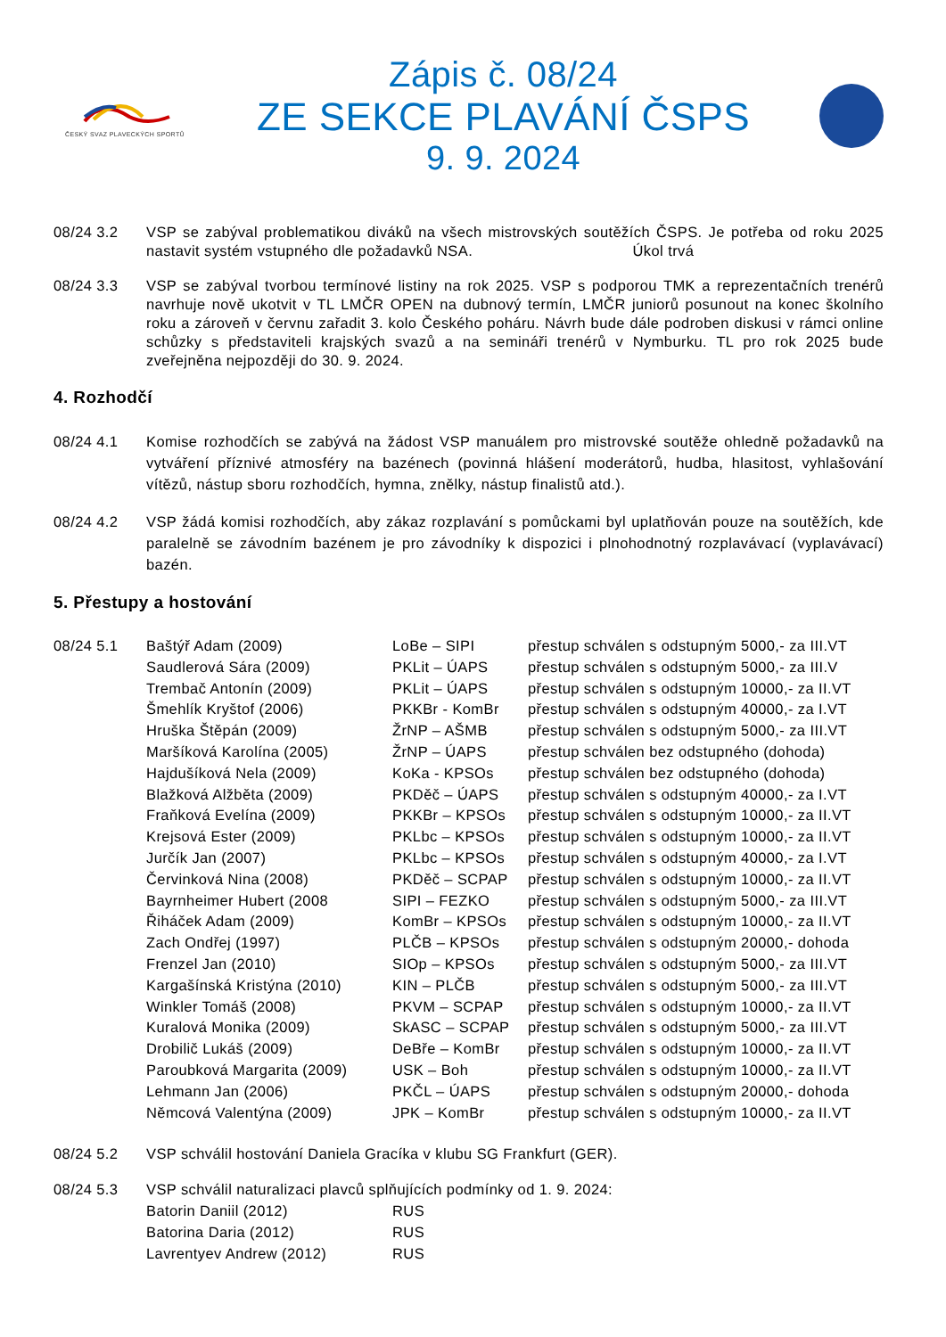ČESKÝ SVAZ PLAVECKÝCH SPORTŮ
Zápis č. 08/24
ZE SEKCE PLAVÁNÍ ČSPS
9. 9. 2024
08/24 3.2 VSP se zabýval problematikou diváků na všech mistrovských soutěžích ČSPS. Je potřeba od roku 2025 nastavit systém vstupného dle požadavků NSA. Úkol trvá
08/24 3.3 VSP se zabýval tvorbou termínové listiny na rok 2025. VSP s podporou TMK a reprezentačních trenérů navrhuje nově ukotvit v TL LMČR OPEN na dubnový termín, LMČR juniorů posunout na konec školního roku a zároveň v červnu zařadit 3. kolo Českého poháru. Návrh bude dále podroben diskusi v rámci online schůzky s představiteli krajských svazů a na semináři trenérů v Nymburku. TL pro rok 2025 bude zveřejněna nejpozději do 30. 9. 2024.
4. Rozhodčí
08/24 4.1 Komise rozhodčích se zabývá na žádost VSP manuálem pro mistrovské soutěže ohledně požadavků na vytváření příznivé atmosféry na bazénech (povinná hlášení moderátorů, hudba, hlasitost, vyhlašování vítězů, nástup sboru rozhodčích, hymna, znělky, nástup finalistů atd.).
08/24 4.2 VSP žádá komisi rozhodčích, aby zákaz rozplavání s pomůckami byl uplatňován pouze na soutěžích, kde paralelně se závodním bazénem je pro závodníky k dispozici i plnohodnotný rozplavávací (vyplavávací) bazén.
5. Přestupy a hostování
| 08/24 5.1 | Baštýř Adam (2009) | LoBe – SIPI | přestup schválen s odstupným 5000,- za III.VT |
| | Saudlerová Sára (2009) | PKLit – ÚAPS | přestup schválen s odstupným 5000,- za III.V |
| | Trembač Antonín (2009) | PKLit – ÚAPS | přestup schválen s odstupným 10000,- za II.VT |
| | Šmehlík Kryštof (2006) | PKKBr - KomBr | přestup schválen s odstupným 40000,- za I.VT |
| | Hruška Štěpán (2009) | ŽrNP – AŠMB | přestup schválen s odstupným 5000,- za III.VT |
| | Maršíková Karolína (2005) | ŽrNP – ÚAPS | přestup schválen bez odstupného (dohoda) |
| | Hajdušíková Nela (2009) | KoKa - KPSOs | přestup schválen bez odstupného (dohoda) |
| | Blažková Alžběta (2009) | PKDěč – ÚAPS | přestup schválen s odstupným 40000,- za I.VT |
| | Fraňková Evelína (2009) | PKKBr – KPSOs | přestup schválen s odstupným 10000,- za II.VT |
| | Krejsová Ester (2009) | PKLbc – KPSOs | přestup schválen s odstupným 10000,- za II.VT |
| | Jurčík Jan (2007) | PKLbc – KPSOs | přestup schválen s odstupným 40000,- za I.VT |
| | Červinková Nina (2008) | PKDěč – SCPAP | přestup schválen s odstupným 10000,- za II.VT |
| | Bayrnheimer Hubert (2008 | SIPI – FEZKO | přestup schválen s odstupným 5000,- za III.VT |
| | Řiháček Adam (2009) | KomBr – KPSOs | přestup schválen s odstupným 10000,- za II.VT |
| | Zach Ondřej (1997) | PLČB – KPSOs | přestup schválen s odstupným 20000,- dohoda |
| | Frenzel Jan (2010) | SIOp – KPSOs | přestup schválen s odstupným 5000,- za III.VT |
| | Kargašínská Kristýna (2010) | KIN – PLČB | přestup schválen s odstupným 5000,- za III.VT |
| | Winkler Tomáš (2008) | PKVM – SCPAP | přestup schválen s odstupným 10000,- za II.VT |
| | Kuralová Monika (2009) | SkASC – SCPAP | přestup schválen s odstupným 5000,- za III.VT |
| | Drobilič Lukáš (2009) | DeBře – KomBr | přestup schválen s odstupným 10000,- za II.VT |
| | Paroubková Margarita (2009) | USK – Boh | přestup schválen s odstupným 10000,- za II.VT |
| | Lehmann Jan (2006) | PKČL – ÚAPS | přestup schválen s odstupným 20000,- dohoda |
| | Němcová Valentýna (2009) | JPK – KomBr | přestup schválen s odstupným 10000,- za II.VT |
08/24 5.2 VSP schválil hostování Daniela Gracíka v klubu SG Frankfurt (GER).
| 08/24 5.3 | VSP schválil naturalizaci plavců splňujících podmínky od 1. 9. 2024: | |
| | Batorin Daniil (2012) | RUS |
| | Batorina Daria (2012) | RUS |
| | Lavrentyev Andrew (2012) | RUS |